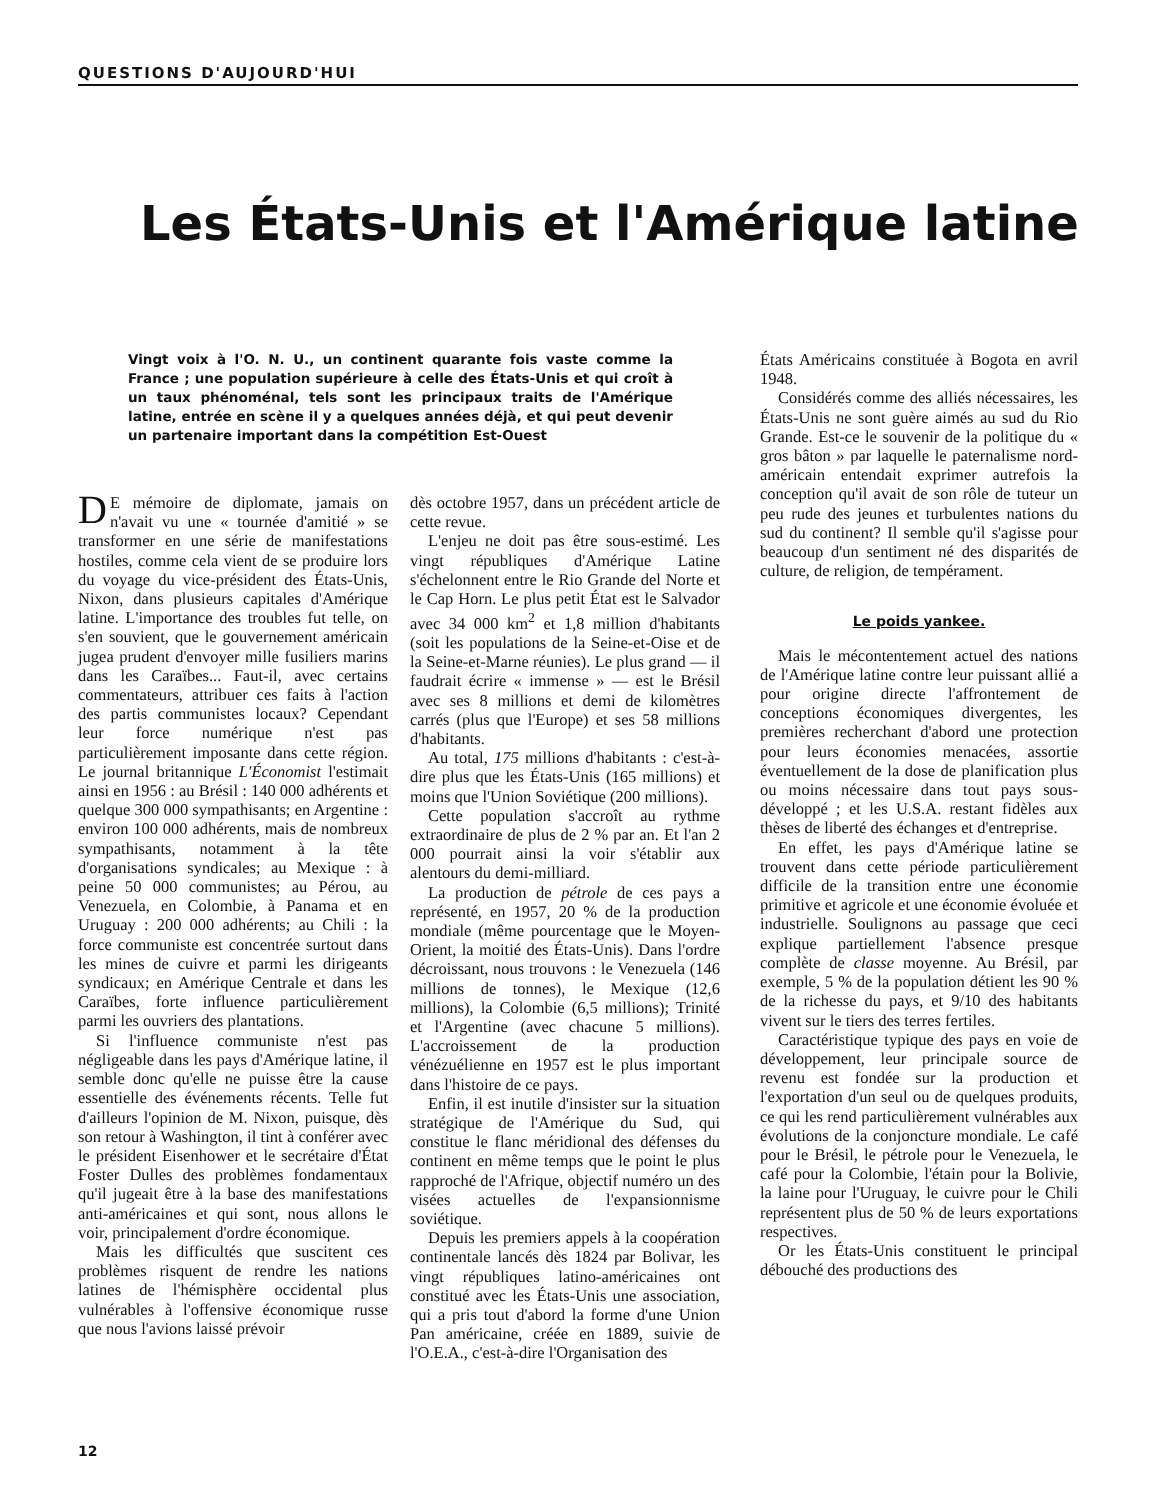QUESTIONS D'AUJOURD'HUI
Les États-Unis et l'Amérique latine
Vingt voix à l'O. N. U., un continent quarante fois vaste comme la France ; une population supérieure à celle des États-Unis et qui croît à un taux phénoménal, tels sont les principaux traits de l'Amérique latine, entrée en scène il y a quelques années déjà, et qui peut devenir un partenaire important dans la compétition Est-Ouest
DE mémoire de diplomate, jamais on n'avait vu une « tournée d'amitié » se transformer en une série de manifestations hostiles, comme cela vient de se produire lors du voyage du vice-président des États-Unis, Nixon, dans plusieurs capitales d'Amérique latine. L'importance des troubles fut telle, on s'en souvient, que le gouvernement américain jugea prudent d'envoyer mille fusiliers marins dans les Caraïbes... Faut-il, avec certains commentateurs, attribuer ces faits à l'action des partis communistes locaux? Cependant leur force numérique n'est pas particulièrement imposante dans cette région. Le journal britannique L'Économist l'estimait ainsi en 1956 : au Brésil : 140 000 adhérents et quelque 300 000 sympathisants; en Argentine : environ 100 000 adhérents, mais de nombreux sympathisants, notamment à la tête d'organisations syndicales; au Mexique : à peine 50 000 communistes; au Pérou, au Venezuela, en Colombie, à Panama et en Uruguay : 200 000 adhérents; au Chili : la force communiste est concentrée surtout dans les mines de cuivre et parmi les dirigeants syndicaux; en Amérique Centrale et dans les Caraïbes, forte influence particulièrement parmi les ouvriers des plantations.
Si l'influence communiste n'est pas négligeable dans les pays d'Amérique latine, il semble donc qu'elle ne puisse être la cause essentielle des événements récents. Telle fut d'ailleurs l'opinion de M. Nixon, puisque, dès son retour à Washington, il tint à conférer avec le président Eisenhower et le secrétaire d'État Foster Dulles des problèmes fondamentaux qu'il jugeait être à la base des manifestations anti-américaines et qui sont, nous allons le voir, principalement d'ordre économique.
Mais les difficultés que suscitent ces problèmes risquent de rendre les nations latines de l'hémisphère occidental plus vulnérables à l'offensive économique russe que nous l'avions laissé prévoir
dès octobre 1957, dans un précédent article de cette revue.
L'enjeu ne doit pas être sous-estimé. Les vingt républiques d'Amérique Latine s'échelonnent entre le Rio Grande del Norte et le Cap Horn. Le plus petit État est le Salvador avec 34 000 km<sup>2</sup> et 1,8 million d'habitants (soit les populations de la Seine-et-Oise et de la Seine-et-Marne réunies). Le plus grand — il faudrait écrire « immense » — est le Brésil avec ses 8 millions et demi de kilomètres carrés (plus que l'Europe) et ses 58 millions d'habitants.
Au total, 175 millions d'habitants : c'est-à-dire plus que les États-Unis (165 millions) et moins que l'Union Soviétique (200 millions).
Cette population s'accroît au rythme extraordinaire de plus de 2 % par an. Et l'an 2 000 pourrait ainsi la voir s'établir aux alentours du demi-milliard.
La production de pétrole de ces pays a représenté, en 1957, 20 % de la production mondiale (même pourcentage que le Moyen-Orient, la moitié des États-Unis). Dans l'ordre décroissant, nous trouvons : le Venezuela (146 millions de tonnes), le Mexique (12,6 millions), la Colombie (6,5 millions); Trinité et l'Argentine (avec chacune 5 millions). L'accroissement de la production vénézuélienne en 1957 est le plus important dans l'histoire de ce pays.
Enfin, il est inutile d'insister sur la situation stratégique de l'Amérique du Sud, qui constitue le flanc méridional des défenses du continent en même temps que le point le plus rapproché de l'Afrique, objectif numéro un des visées actuelles de l'expansionnisme soviétique.
Depuis les premiers appels à la coopération continentale lancés dès 1824 par Bolivar, les vingt républiques latino-américaines ont constitué avec les États-Unis une association, qui a pris tout d'abord la forme d'une Union Pan américaine, créée en 1889, suivie de l'O.E.A., c'est-à-dire l'Organisation des
États Américains constituée à Bogota en avril 1948.
Considérés comme des alliés nécessaires, les États-Unis ne sont guère aimés au sud du Rio Grande. Est-ce le souvenir de la politique du « gros bâton » par laquelle le paternalisme nord-américain entendait exprimer autrefois la conception qu'il avait de son rôle de tuteur un peu rude des jeunes et turbulentes nations du sud du continent? Il semble qu'il s'agisse pour beaucoup d'un sentiment né des disparités de culture, de religion, de tempérament.
Le poids yankee.
Mais le mécontentement actuel des nations de l'Amérique latine contre leur puissant allié a pour origine directe l'affrontement de conceptions économiques divergentes, les premières recherchant d'abord une protection pour leurs économies menacées, assortie éventuellement de la dose de planification plus ou moins nécessaire dans tout pays sous-développé ; et les U.S.A. restant fidèles aux thèses de liberté des échanges et d'entreprise.
En effet, les pays d'Amérique latine se trouvent dans cette période particulièrement difficile de la transition entre une économie primitive et agricole et une économie évoluée et industrielle. Soulignons au passage que ceci explique partiellement l'absence presque complète de classe moyenne. Au Brésil, par exemple, 5 % de la population détient les 90 % de la richesse du pays, et 9/10 des habitants vivent sur le tiers des terres fertiles.
Caractéristique typique des pays en voie de développement, leur principale source de revenu est fondée sur la production et l'exportation d'un seul ou de quelques produits, ce qui les rend particulièrement vulnérables aux évolutions de la conjoncture mondiale. Le café pour le Brésil, le pétrole pour le Venezuela, le café pour la Colombie, l'étain pour la Bolivie, la laine pour l'Uruguay, le cuivre pour le Chili représentent plus de 50 % de leurs exportations respectives.
Or les États-Unis constituent le principal débouché des productions des
12